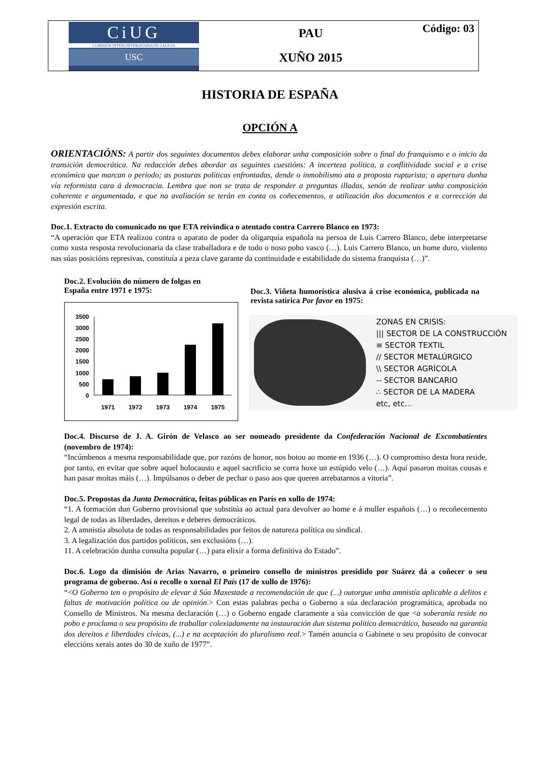CiUG
COMISIÓN INTERUNIVERSITARIA DE GALICIA
USC
PAU
XUÑO 2015
Código: 03
HISTORIA DE ESPAÑA
OPCIÓN A
ORIENTACIÓNS: A partir dos seguintes documentos debes elaborar unha composición sobre o final do franquismo e o inicio da transición democrática. Na redacción debes abordar as seguintes cuestións: A incerteza política, a conflitividade social e a crise económica que marcan o período; as posturas políticas enfrontadas, dende o inmobilismo ata a proposta rupturista; a apertura dunha vía reformista cara á democracia. Lembra que non se trata de responder a preguntas illadas, senón de realizar unha composición coherente e argumentada, e que na avaliación se terán en conta os coñecementos, a utilización dos documentos e a corrección da expresión escrita.
Doc.1. Extracto do comunicado no que ETA reivindica o atentado contra Carrero Blanco en 1973:
“A operación que ETA realizou contra o aparato de poder da oligarquía española na persoa de Luis Carrero Blanco, debe interpretarse como xusta resposta revolucionaria da clase traballadora e de todo o noso pobo vasco (…). Luis Carrero Blanco, un home duro, violento nas súas posicións represivas, constituía a peza clave garante da continuidade e estabilidade do sistema franquista (…)”.
Doc.2. Evolución do número de folgas en
España entre 1971 e 1975:
3500
3000
2500
2000
1500
1000
500
0
1971
1972
1973
1974
1975
Doc.3. Viñeta humorística alusiva á crise económica, publicada na revista satírica Por favor en 1975:
ZONAS EN CRISIS:
||| SECTOR DE LA CONSTRUCCIÓN
≡ SECTOR TEXTIL
// SECTOR METALÚRGICO
\\ SECTOR AGRÍCOLA
-- SECTOR BANCARIO
∴ SECTOR DE LA MADERA
etc, etc...
Doc.4. Discurso de J. A. Girón de Velasco ao ser nomeado presidente da Confederación Nacional de Excombatientes (novembro de 1974):
“Incúmbenos a mesma responsabilidade que, por razóns de honor, nos botou ao monte en 1936 (…). O compromiso desta hora reside, por tanto, en evitar que sobre aquel holocausto e aquel sacrificio se corra hoxe un estúpido velo (…). Aquí pasaron moitas cousas e han pasar moitas máis (…). Impúlsanos o deber de pechar o paso aos que queren arrebatarnos a vitoria”.
Doc.5. Propostas da Junta Democrática, feitas públicas en París en xullo de 1974:
“1. A formación dun Goberno provisional que substitúa ao actual para devolver ao home e á muller españois (…) o recoñecemento legal de todas as liberdades, dereitos e deberes democráticos.
2. A amnistía absoluta de todas as responsabilidades por feitos de natureza política ou sindical.
3. A legalización dos partidos políticos, sen exclusións (…).
11. A celebración dunha consulta popular (…) para elixir a forma definitiva do Estado”.
Doc.6. Logo da dimisión de Arias Navarro, o primeiro consello de ministros presidido por Suárez dá a coñecer o seu programa de goberno. Así o recolle o xornal El País (17 de xullo de 1976):
“<O Goberno ten o propósito de elevar á Súa Maxestade a recomendación de que (...) outorgue unha amnistía aplicable a delitos e faltas de motivación política ou de opinión.> Con estas palabras pecha o Goberno a súa declaración programática, aprobada no Consello de Ministros. Na mesma declaración (…) o Goberno engade claramente a súa convicción de que <a soberanía reside no pobo e proclama o seu propósito de traballar colexiadamente na instauración dun sistema político democrático, baseado na garantía dos dereitos e liberdades cívicas, (...) e na aceptación do pluralismo real.> Tamén anuncia o Gabinete o seu propósito de convocar eleccións xerais antes do 30 de xuño de 1977”.